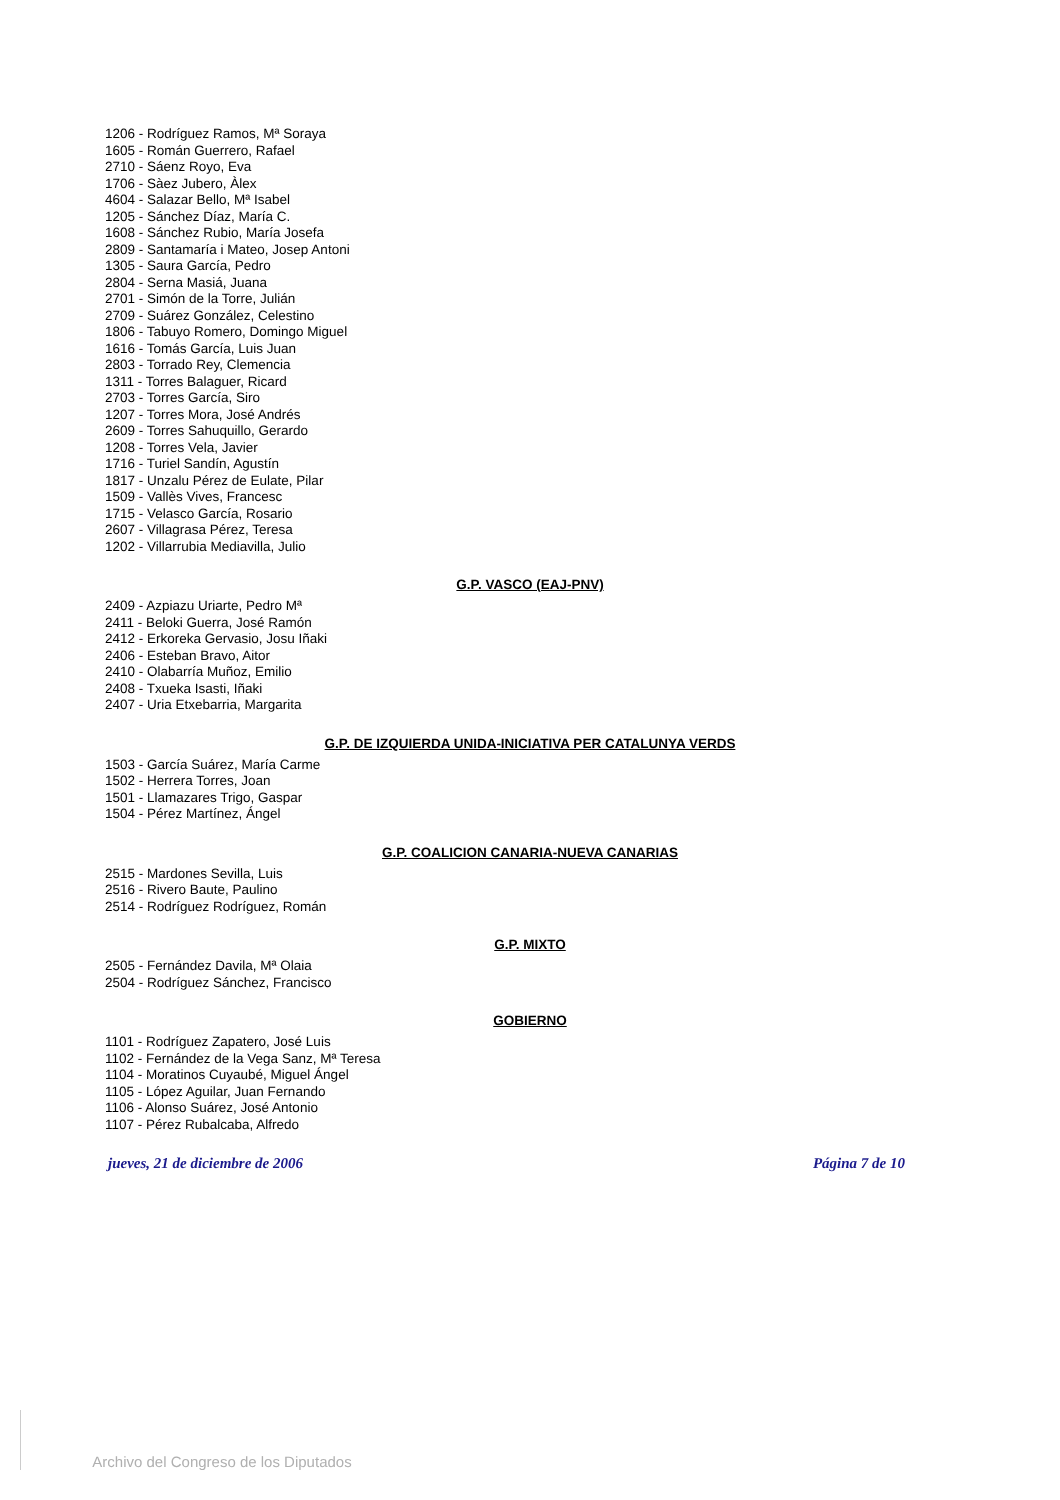1206 - Rodríguez Ramos, Mª Soraya
1605 - Román Guerrero, Rafael
2710 - Sáenz Royo, Eva
1706 - Sàez Jubero, Àlex
4604 - Salazar Bello, Mª Isabel
1205 - Sánchez Díaz, María C.
1608 - Sánchez Rubio, María Josefa
2809 - Santamaría i Mateo, Josep Antoni
1305 - Saura García, Pedro
2804 - Serna Masiá, Juana
2701 - Simón de la Torre, Julián
2709 - Suárez González, Celestino
1806 - Tabuyo Romero, Domingo Miguel
1616 - Tomás García, Luis Juan
2803 - Torrado Rey, Clemencia
1311 - Torres Balaguer, Ricard
2703 - Torres García, Siro
1207 - Torres Mora, José Andrés
2609 - Torres Sahuquillo, Gerardo
1208 - Torres Vela, Javier
1716 - Turiel Sandín, Agustín
1817 - Unzalu Pérez de Eulate, Pilar
1509 - Vallès Vives, Francesc
1715 - Velasco García, Rosario
2607 - Villagrasa Pérez, Teresa
1202 - Villarrubia Mediavilla, Julio
G.P. VASCO (EAJ-PNV)
2409 - Azpiazu Uriarte, Pedro Mª
2411 - Beloki Guerra, José Ramón
2412 - Erkoreka Gervasio, Josu Iñaki
2406 - Esteban Bravo, Aitor
2410 - Olabarría Muñoz, Emilio
2408 - Txueka Isasti, Iñaki
2407 - Uria Etxebarria, Margarita
G.P. DE IZQUIERDA UNIDA-INICIATIVA PER CATALUNYA VERDS
1503 - García Suárez, María Carme
1502 - Herrera Torres, Joan
1501 - Llamazares Trigo, Gaspar
1504 - Pérez Martínez, Ángel
G.P. COALICION CANARIA-NUEVA CANARIAS
2515 - Mardones Sevilla, Luis
2516 - Rivero Baute, Paulino
2514 - Rodríguez Rodríguez, Román
G.P. MIXTO
2505 - Fernández Davila, Mª Olaia
2504 - Rodríguez Sánchez, Francisco
GOBIERNO
1101 - Rodríguez Zapatero, José Luis
1102 - Fernández de la Vega Sanz, Mª Teresa
1104 - Moratinos Cuyaubé, Miguel Ángel
1105 - López Aguilar, Juan Fernando
1106 - Alonso Suárez, José Antonio
1107 - Pérez Rubalcaba, Alfredo
jueves, 21 de diciembre de 2006 Página 7 de 10
Archivo del Congreso de los Diputados